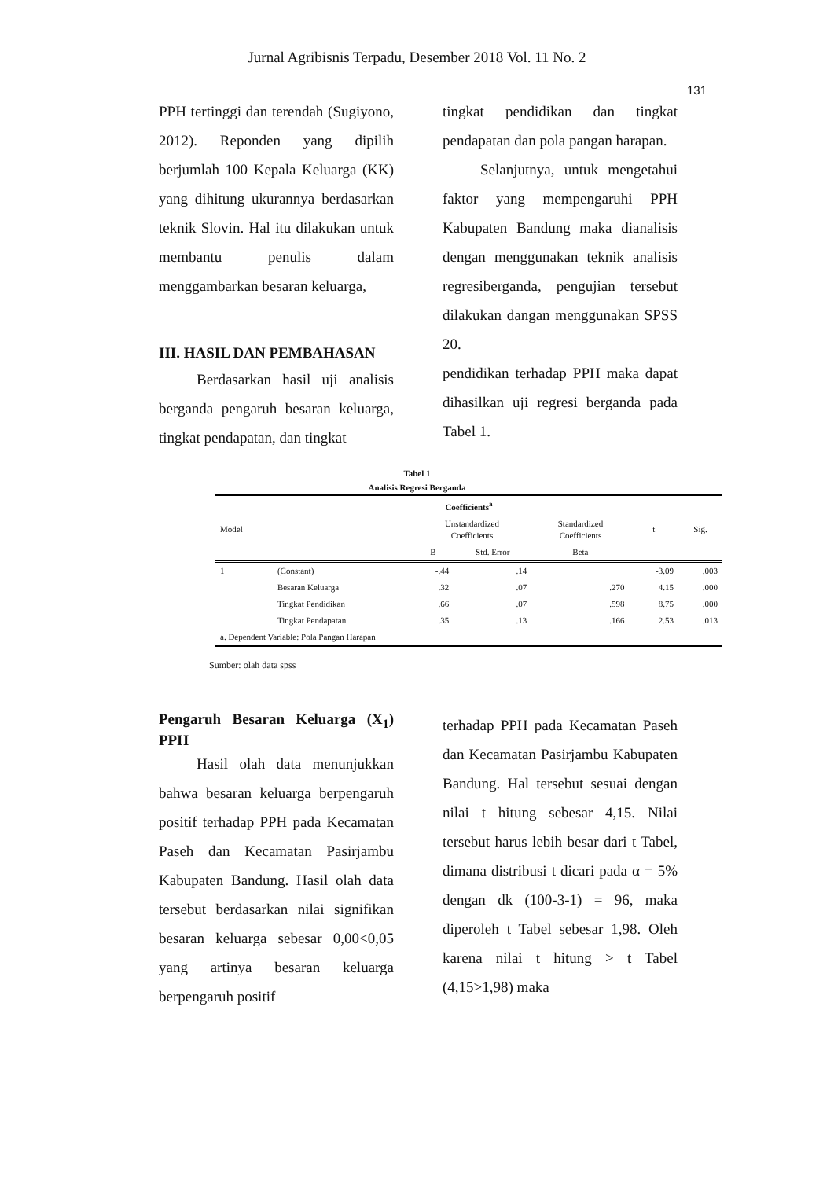Jurnal Agribisnis Terpadu, Desember 2018 Vol. 11 No. 2
131
PPH tertinggi dan terendah (Sugiyono, 2012). Reponden yang dipilih berjumlah 100 Kepala Keluarga (KK) yang dihitung ukurannya berdasarkan teknik Slovin. Hal itu dilakukan untuk membantu penulis dalam menggambarkan besaran keluarga,
III. HASIL DAN PEMBAHASAN
Berdasarkan hasil uji analisis berganda pengaruh besaran keluarga, tingkat pendapatan, dan tingkat
tingkat pendidikan dan tingkat pendapatan dan pola pangan harapan.
Selanjutnya, untuk mengetahui faktor yang mempengaruhi PPH Kabupaten Bandung maka dianalisis dengan menggunakan teknik analisis regresiberganda, pengujian tersebut dilakukan dangan menggunakan SPSS 20.
pendidikan terhadap PPH maka dapat dihasilkan uji regresi berganda pada Tabel 1.
Tabel 1
Analisis Regresi Berganda
| Coefficients<sup>a</sup> | | | | | | |
| --- | --- | --- | --- | --- | --- | --- |
| Model | | Unstandardized Coefficients | | Standardized Coefficients | t | Sig. |
| | | B | Std. Error | Beta | | |
| 1 | (Constant) | -.44 | .14 | | -3.09 | .003 |
| | Besaran Keluarga | .32 | .07 | .270 | 4.15 | .000 |
| | Tingkat Pendidikan | .66 | .07 | .598 | 8.75 | .000 |
| | Tingkat Pendapatan | .35 | .13 | .166 | 2.53 | .013 |
| a. Dependent Variable: Pola Pangan Harapan | | | | | | |
Sumber: olah data spss
Pengaruh Besaran Keluarga (X<sub>1</sub>) PPH
Hasil olah data menunjukkan bahwa besaran keluarga berpengaruh positif terhadap PPH pada Kecamatan Paseh dan Kecamatan Pasirjambu Kabupaten Bandung. Hasil olah data tersebut berdasarkan nilai signifikan besaran keluarga sebesar 0,00<0,05 yang artinya besaran keluarga berpengaruh positif
terhadap PPH pada Kecamatan Paseh dan Kecamatan Pasirjambu Kabupaten Bandung. Hal tersebut sesuai dengan nilai t hitung sebesar 4,15. Nilai tersebut harus lebih besar dari t Tabel, dimana distribusi t dicari pada α = 5% dengan dk (100-3-1) = 96, maka diperoleh t Tabel sebesar 1,98. Oleh karena nilai t hitung > t Tabel (4,15>1,98) maka